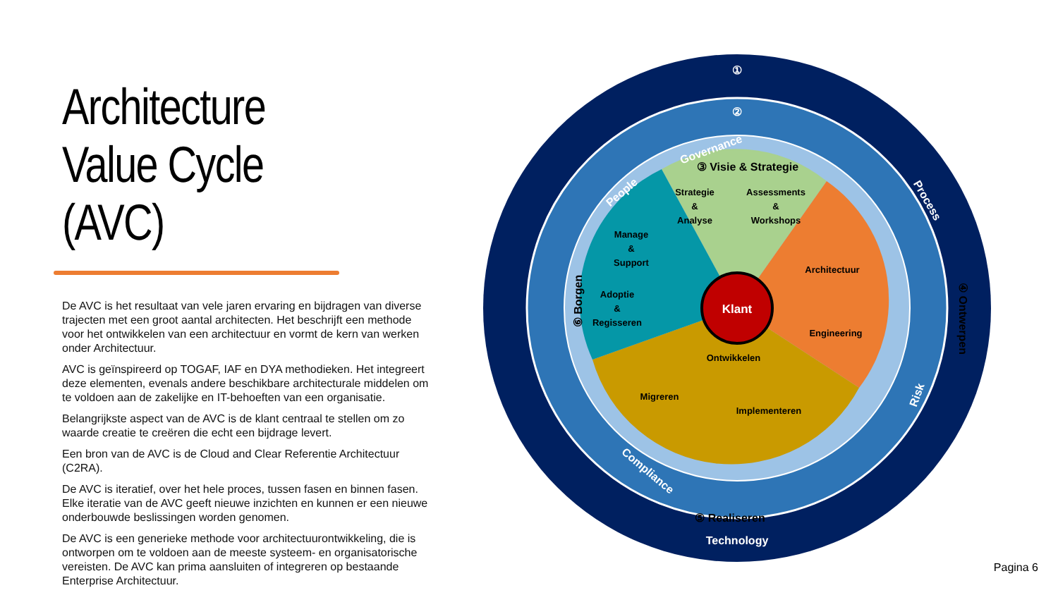Architecture Value Cycle (AVC)
De AVC is het resultaat van vele jaren ervaring en bijdragen van diverse trajecten met een groot aantal architecten. Het beschrijft een methode voor het ontwikkelen van een architectuur en vormt de kern van werken onder Architectuur.
AVC is geïnspireerd op TOGAF, IAF en DYA methodieken. Het integreert deze elementen, evenals andere beschikbare architecturale middelen om te voldoen aan de zakelijke en IT-behoeften van een organisatie.
Belangrijkste aspect van de AVC is de klant centraal te stellen om zo waarde creatie te creëren die echt een bijdrage levert.
Een bron van de AVC is de Cloud and Clear Referentie Architectuur (C2RA).
De AVC is iteratief, over het hele proces, tussen fasen en binnen fasen. Elke iteratie van de AVC geeft nieuwe inzichten en kunnen er een nieuwe onderbouwde beslissingen worden genomen.
De AVC is een generieke methode voor architectuurontwikkeling, die is ontworpen om te voldoen aan de meeste systeem- en organisatorische vereisten. De AVC kan prima aansluiten of integreren op bestaande Enterprise Architectuur.
①
②
People
Governance
Process
Risk
Technology
Compliance
Klant
③ Visie & Strategie
④ Ontwerpen
⑤ Realiseren
⑥ Borgen
Strategie
&
Analyse
Assessments
&
Workshops
Manage
&
Support
Adoptie
&
Regisseren
Architectuur
Engineering
Ontwikkelen
Migreren
Implementeren
Pagina 6